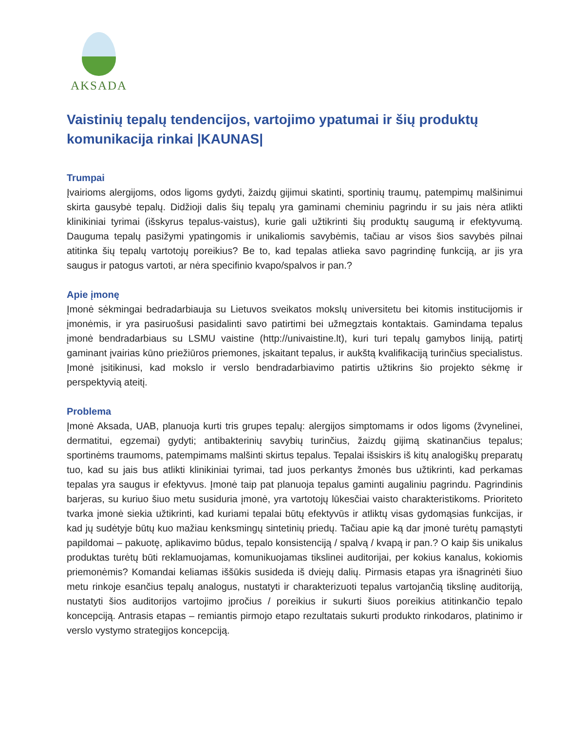AKSADA
Vaistinių tepalų tendencijos, vartojimo ypatumai ir šių produktų komunikacija rinkai |KAUNAS|
Trumpai
Įvairioms alergijoms, odos ligoms gydyti, žaizdų gijimui skatinti, sportinių traumų, patempimų malšinimui skirta gausybė tepalų. Didžioji dalis šių tepalų yra gaminami cheminiu pagrindu ir su jais nėra atlikti klinikiniai tyrimai (išskyrus tepalus-vaistus), kurie gali užtikrinti šių produktų saugumą ir efektyvumą. Dauguma tepalų pasižymi ypatingomis ir unikaliomis savybėmis, tačiau ar visos šios savybės pilnai atitinka šių tepalų vartotojų poreikius? Be to, kad tepalas atlieka savo pagrindinę funkciją, ar jis yra saugus ir patogus vartoti, ar nėra specifinio kvapo/spalvos ir pan.?
Apie įmonę
Įmonė sėkmingai bedradarbiauja su Lietuvos sveikatos mokslų universitetu bei kitomis institucijomis ir įmonėmis, ir yra pasiruošusi pasidalinti savo patirtimi bei užmegztais kontaktais. Gamindama tepalus įmonė bendradarbiaus su LSMU vaistine (http://univaistine.lt), kuri turi tepalų gamybos liniją, patirtį gaminant įvairias kūno priežiūros priemones, įskaitant tepalus, ir aukštą kvalifikaciją turinčius specialistus. Įmonė įsitikinusi, kad mokslo ir verslo bendradarbiavimo patirtis užtikrins šio projekto sėkmę ir perspektyvią ateitį.
Problema
Įmonė Aksada, UAB, planuoja kurti tris grupes tepalų: alergijos simptomams ir odos ligoms (žvynelinei, dermatitui, egzemai) gydyti; antibakterinių savybių turinčius, žaizdų gijimą skatinančius tepalus; sportinėms traumoms, patempimams malšinti skirtus tepalus. Tepalai išsiskirs iš kitų analogiškų preparatų tuo, kad su jais bus atlikti klinikiniai tyrimai, tad juos perkantys žmonės bus užtikrinti, kad perkamas tepalas yra saugus ir efektyvus. Įmonė taip pat planuoja tepalus gaminti augaliniu pagrindu. Pagrindinis barjeras, su kuriuo šiuo metu susiduria įmonė, yra vartotojų lūkesčiai vaisto charakteristikoms. Prioriteto tvarka įmonė siekia užtikrinti, kad kuriami tepalai būtų efektyvūs ir atliktų visas gydomąsias funkcijas, ir kad jų sudėtyje būtų kuo mažiau kenksmingų sintetinių priedų. Tačiau apie ką dar įmonė turėtų pamąstyti papildomai – pakuotę, aplikavimo būdus, tepalo konsistenciją / spalvą / kvapą ir pan.? O kaip šis unikalus produktas turėtų būti reklamuojamas, komunikuojamas tikslinei auditorijai, per kokius kanalus, kokiomis priemonėmis? Komandai keliamas iššūkis susideda iš dviejų dalių. Pirmasis etapas yra išnagrinėti šiuo metu rinkoje esančius tepalų analogus, nustatyti ir charakterizuoti tepalus vartojančią tikslinę auditoriją, nustatyti šios auditorijos vartojimo įpročius / poreikius ir sukurti šiuos poreikius atitinkančio tepalo koncepciją. Antrasis etapas – remiantis pirmojo etapo rezultatais sukurti produkto rinkodaros, platinimo ir verslo vystymo strategijos koncepciją.